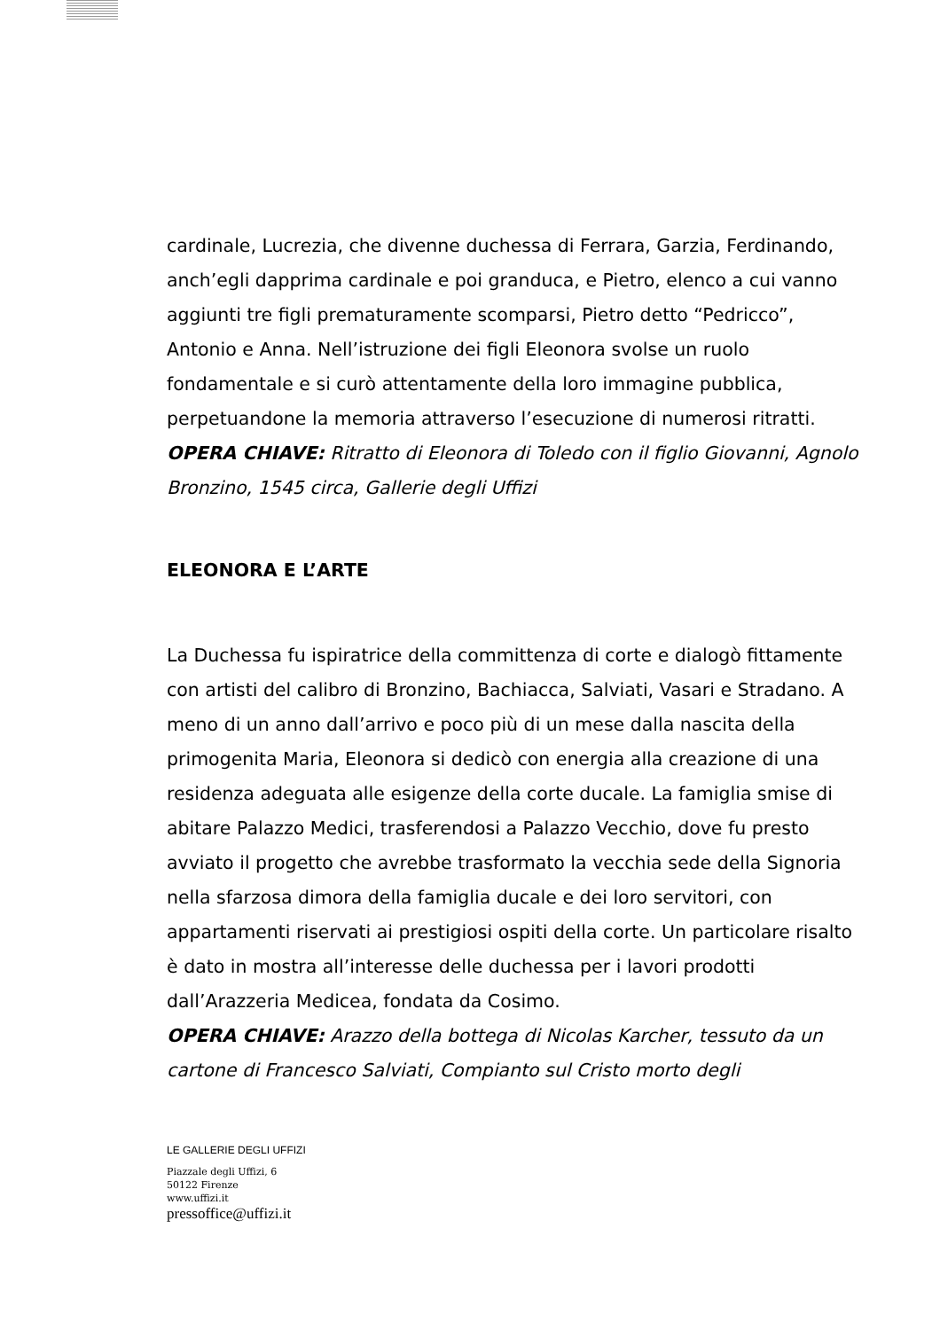cardinale, Lucrezia, che divenne duchessa di Ferrara, Garzia, Ferdinando, anch’egli dapprima cardinale e poi granduca, e Pietro, elenco a cui vanno aggiunti tre figli prematuramente scomparsi, Pietro detto “Pedricco”, Antonio e Anna. Nell’istruzione dei figli Eleonora svolse un ruolo fondamentale e si curò attentamente della loro immagine pubblica, perpetuandone la memoria attraverso l’esecuzione di numerosi ritratti.
OPERA CHIAVE: Ritratto di Eleonora di Toledo con il figlio Giovanni, Agnolo Bronzino, 1545 circa, Gallerie degli Uffizi
ELEONORA E L’ARTE
La Duchessa fu ispiratrice della committenza di corte e dialogò fittamente con artisti del calibro di Bronzino, Bachiacca, Salviati, Vasari e Stradano. A meno di un anno dall’arrivo e poco più di un mese dalla nascita della primogenita Maria, Eleonora si dedicò con energia alla creazione di una residenza adeguata alle esigenze della corte ducale. La famiglia smise di abitare Palazzo Medici, trasferendosi a Palazzo Vecchio, dove fu presto avviato il progetto che avrebbe trasformato la vecchia sede della Signoria nella sfarzosa dimora della famiglia ducale e dei loro servitori, con appartamenti riservati ai prestigiosi ospiti della corte. Un particolare risalto è dato in mostra all’interesse delle duchessa per i lavori prodotti dall’Arazzeria Medicea, fondata da Cosimo.
OPERA CHIAVE: Arazzo della bottega di Nicolas Karcher, tessuto da un cartone di Francesco Salviati, Compianto sul Cristo morto degli
LE GALLERIE DEGLI UFFIZI
Piazzale degli Uffizi, 6
50122 Firenze
www.uffizi.it
pressoffice@uffizi.it